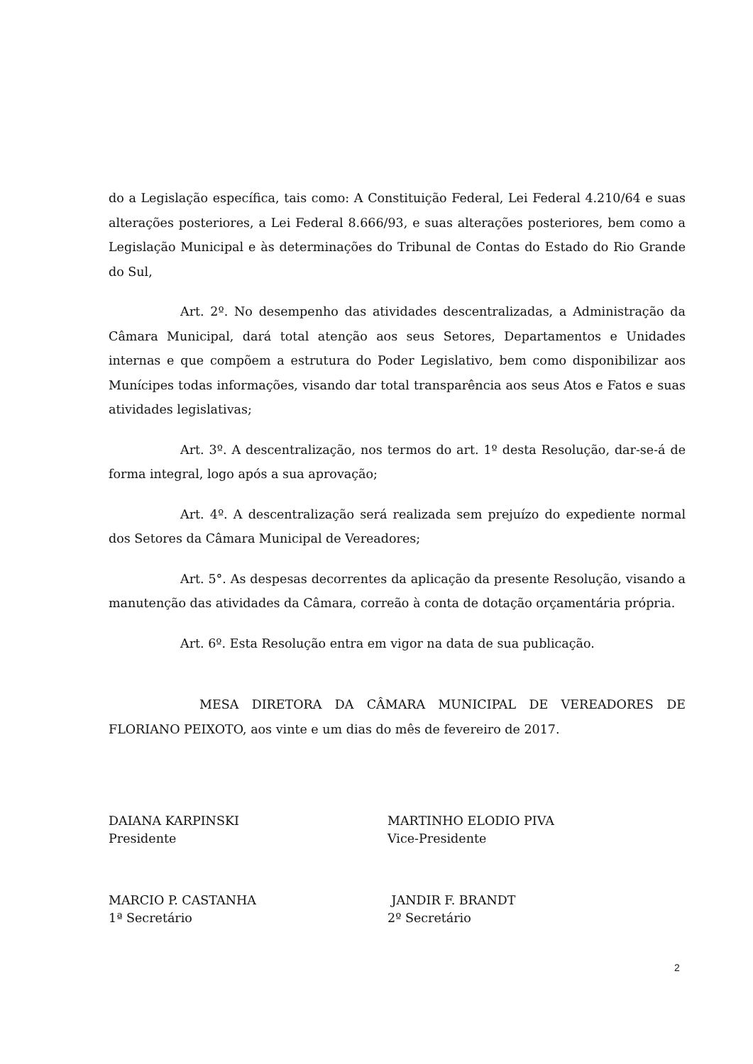do a Legislação específica, tais como: A Constituição Federal, Lei Federal 4.210/64 e suas alterações posteriores, a Lei Federal 8.666/93, e suas alterações posteriores, bem como a Legislação Municipal e às determinações do Tribunal de Contas do Estado do Rio Grande do Sul,
Art. 2º. No desempenho das atividades descentralizadas, a Administração da Câmara Municipal, dará total atenção aos seus Setores, Departamentos e Unidades internas e que compõem a estrutura do Poder Legislativo, bem como disponibilizar aos Munícipes todas informações, visando dar total transparência aos seus Atos e Fatos e suas atividades legislativas;
Art. 3º. A descentralização, nos termos do art. 1º desta Resolução, dar-se-á de forma integral, logo após a sua aprovação;
Art. 4º. A descentralização será realizada sem prejuízo do expediente normal dos Setores da Câmara Municipal de Vereadores;
Art. 5°. As despesas decorrentes da aplicação da presente Resolução, visando a manutenção das atividades da Câmara, correão à conta de dotação orçamentária própria.
Art. 6º. Esta Resolução entra em vigor na data de sua publicação.
MESA DIRETORA DA CÂMARA MUNICIPAL DE VEREADORES DE FLORIANO PEIXOTO, aos vinte e um dias do mês de fevereiro de 2017.
DAIANA KARPINSKI
Presidente
MARTINHO ELODIO PIVA
Vice-Presidente
MARCIO P. CASTANHA
1ª Secretário
JANDIR F. BRANDT
2º Secretário
2